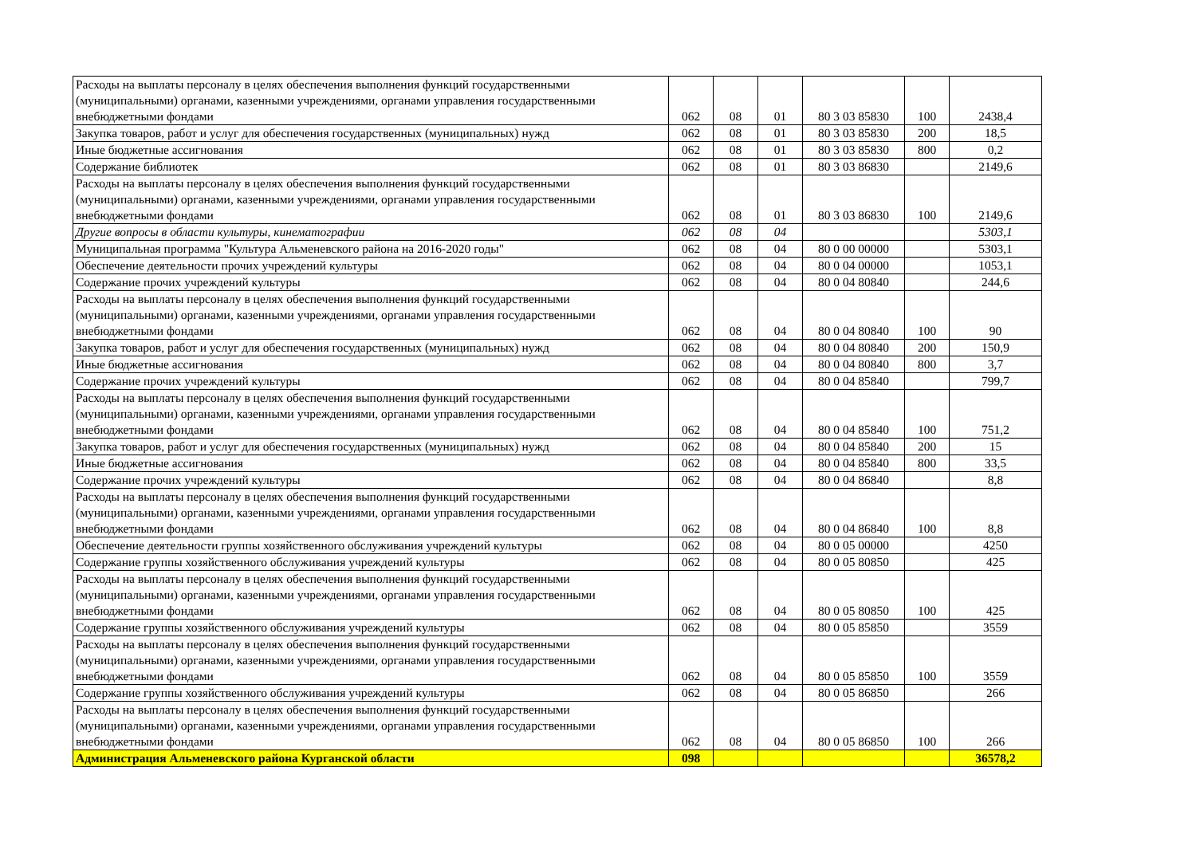| Расходы на выплаты персоналу в целях обеспечения выполнения функций государственными (муниципальными) органами, казенными учреждениями, органами управления государственными внебюджетными фондами | 062 | 08 | 01 | 80 3 03 85830 | 100 | 2438,4 |
| Закупка товаров, работ и услуг для обеспечения государственных (муниципальных) нужд | 062 | 08 | 01 | 80 3 03 85830 | 200 | 18,5 |
| Иные бюджетные ассигнования | 062 | 08 | 01 | 80 3 03 85830 | 800 | 0,2 |
| Содержание библиотек | 062 | 08 | 01 | 80 3 03 86830 | | 2149,6 |
| Расходы на выплаты персоналу в целях обеспечения выполнения функций государственными (муниципальными) органами, казенными учреждениями, органами управления государственными внебюджетными фондами | 062 | 08 | 01 | 80 3 03 86830 | 100 | 2149,6 |
| Другие вопросы в области культуры, кинематографии | 062 | 08 | 04 | | | 5303,1 |
| Муниципальная программа "Культура Альменевского района на 2016-2020 годы" | 062 | 08 | 04 | 80 0 00 00000 | | 5303,1 |
| Обеспечение деятельности прочих учреждений культуры | 062 | 08 | 04 | 80 0 04 00000 | | 1053,1 |
| Содержание прочих учреждений культуры | 062 | 08 | 04 | 80 0 04 80840 | | 244,6 |
| Расходы на выплаты персоналу в целях обеспечения выполнения функций государственными (муниципальными) органами, казенными учреждениями, органами управления государственными внебюджетными фондами | 062 | 08 | 04 | 80 0 04 80840 | 100 | 90 |
| Закупка товаров, работ и услуг для обеспечения государственных (муниципальных) нужд | 062 | 08 | 04 | 80 0 04 80840 | 200 | 150,9 |
| Иные бюджетные ассигнования | 062 | 08 | 04 | 80 0 04 80840 | 800 | 3,7 |
| Содержание прочих учреждений культуры | 062 | 08 | 04 | 80 0 04 85840 | | 799,7 |
| Расходы на выплаты персоналу в целях обеспечения выполнения функций государственными (муниципальными) органами, казенными учреждениями, органами управления государственными внебюджетными фондами | 062 | 08 | 04 | 80 0 04 85840 | 100 | 751,2 |
| Закупка товаров, работ и услуг для обеспечения государственных (муниципальных) нужд | 062 | 08 | 04 | 80 0 04 85840 | 200 | 15 |
| Иные бюджетные ассигнования | 062 | 08 | 04 | 80 0 04 85840 | 800 | 33,5 |
| Содержание прочих учреждений культуры | 062 | 08 | 04 | 80 0 04 86840 | | 8,8 |
| Расходы на выплаты персоналу в целях обеспечения выполнения функций государственными (муниципальными) органами, казенными учреждениями, органами управления государственными внебюджетными фондами | 062 | 08 | 04 | 80 0 04 86840 | 100 | 8,8 |
| Обеспечение деятельности группы хозяйственного обслуживания учреждений культуры | 062 | 08 | 04 | 80 0 05 00000 | | 4250 |
| Содержание группы хозяйственного обслуживания учреждений культуры | 062 | 08 | 04 | 80 0 05 80850 | | 425 |
| Расходы на выплаты персоналу в целях обеспечения выполнения функций государственными (муниципальными) органами, казенными учреждениями, органами управления государственными внебюджетными фондами | 062 | 08 | 04 | 80 0 05 80850 | 100 | 425 |
| Содержание группы хозяйственного обслуживания учреждений культуры | 062 | 08 | 04 | 80 0 05 85850 | | 3559 |
| Расходы на выплаты персоналу в целях обеспечения выполнения функций государственными (муниципальными) органами, казенными учреждениями, органами управления государственными внебюджетными фондами | 062 | 08 | 04 | 80 0 05 85850 | 100 | 3559 |
| Содержание группы хозяйственного обслуживания учреждений культуры | 062 | 08 | 04 | 80 0 05 86850 | | 266 |
| Расходы на выплаты персоналу в целях обеспечения выполнения функций государственными (муниципальными) органами, казенными учреждениями, органами управления государственными внебюджетными фондами | 062 | 08 | 04 | 80 0 05 86850 | 100 | 266 |
| Администрация Альменевского района Курганской области | 098 | | | | | 36578,2 |